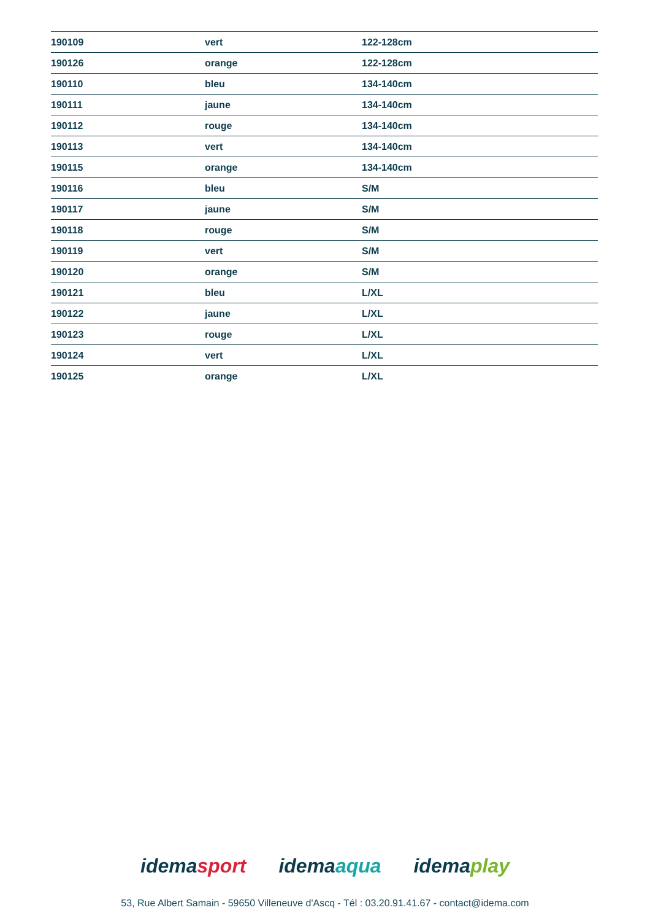| 190109 | vert | 122-128cm |
| 190126 | orange | 122-128cm |
| 190110 | bleu | 134-140cm |
| 190111 | jaune | 134-140cm |
| 190112 | rouge | 134-140cm |
| 190113 | vert | 134-140cm |
| 190115 | orange | 134-140cm |
| 190116 | bleu | S/M |
| 190117 | jaune | S/M |
| 190118 | rouge | S/M |
| 190119 | vert | S/M |
| 190120 | orange | S/M |
| 190121 | bleu | L/XL |
| 190122 | jaune | L/XL |
| 190123 | rouge | L/XL |
| 190124 | vert | L/XL |
| 190125 | orange | L/XL |
idemasport idemaaqua idemaplay
53, Rue Albert Samain - 59650 Villeneuve d'Ascq - Tél : 03.20.91.41.67 - contact@idema.com